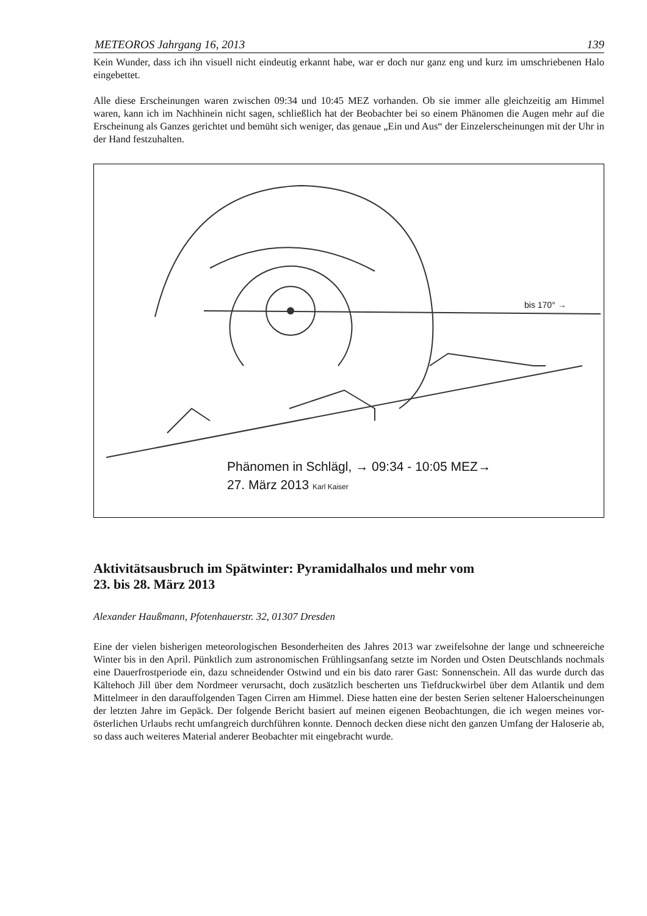METEOROS Jahrgang 16, 2013 139
Kein Wunder, dass ich ihn visuell nicht eindeutig erkannt habe, war er doch nur ganz eng und kurz im umschriebenen Halo eingebettet.
Alle diese Erscheinungen waren zwischen 09:34 und 10:45 MEZ vorhanden. Ob sie immer alle gleichzeitig am Himmel waren, kann ich im Nachhinein nicht sagen, schließlich hat der Beobachter bei so einem Phänomen die Augen mehr auf die Erscheinung als Ganzes gerichtet und bemüht sich weniger, das genaue „Ein und Aus“ der Einzelerscheinungen mit der Uhr in der Hand festzuhalten.
bis 170° →
Phänomen in Schlägl, → 09:34 - 10:05 MEZ→
27. März 2013 Karl Kaiser
Aktivitätsausbruch im Spätwinter: Pyramidalhalos und mehr vom
23. bis 28. März 2013
Alexander Haußmann, Pfotenhauerstr. 32, 01307 Dresden
Eine der vielen bisherigen meteorologischen Besonderheiten des Jahres 2013 war zweifelsohne der lange und schneereiche Winter bis in den April. Pünktlich zum astronomischen Frühlingsanfang setzte im Norden und Osten Deutschlands nochmals eine Dauerfrostperiode ein, dazu schneidender Ostwind und ein bis dato rarer Gast: Sonnenschein. All das wurde durch das Kältehoch Jill über dem Nordmeer verursacht, doch zusätzlich bescherten uns Tiefdruckwirbel über dem Atlantik und dem Mittelmeer in den darauffolgenden Tagen Cirren am Himmel. Diese hatten eine der besten Serien seltener Haloerscheinungen der letzten Jahre im Gepäck. Der folgende Bericht basiert auf meinen eigenen Beobachtungen, die ich wegen meines vor-österlichen Urlaubs recht umfangreich durchführen konnte. Dennoch decken diese nicht den ganzen Umfang der Haloserie ab, so dass auch weiteres Material anderer Beobachter mit eingebracht wurde.